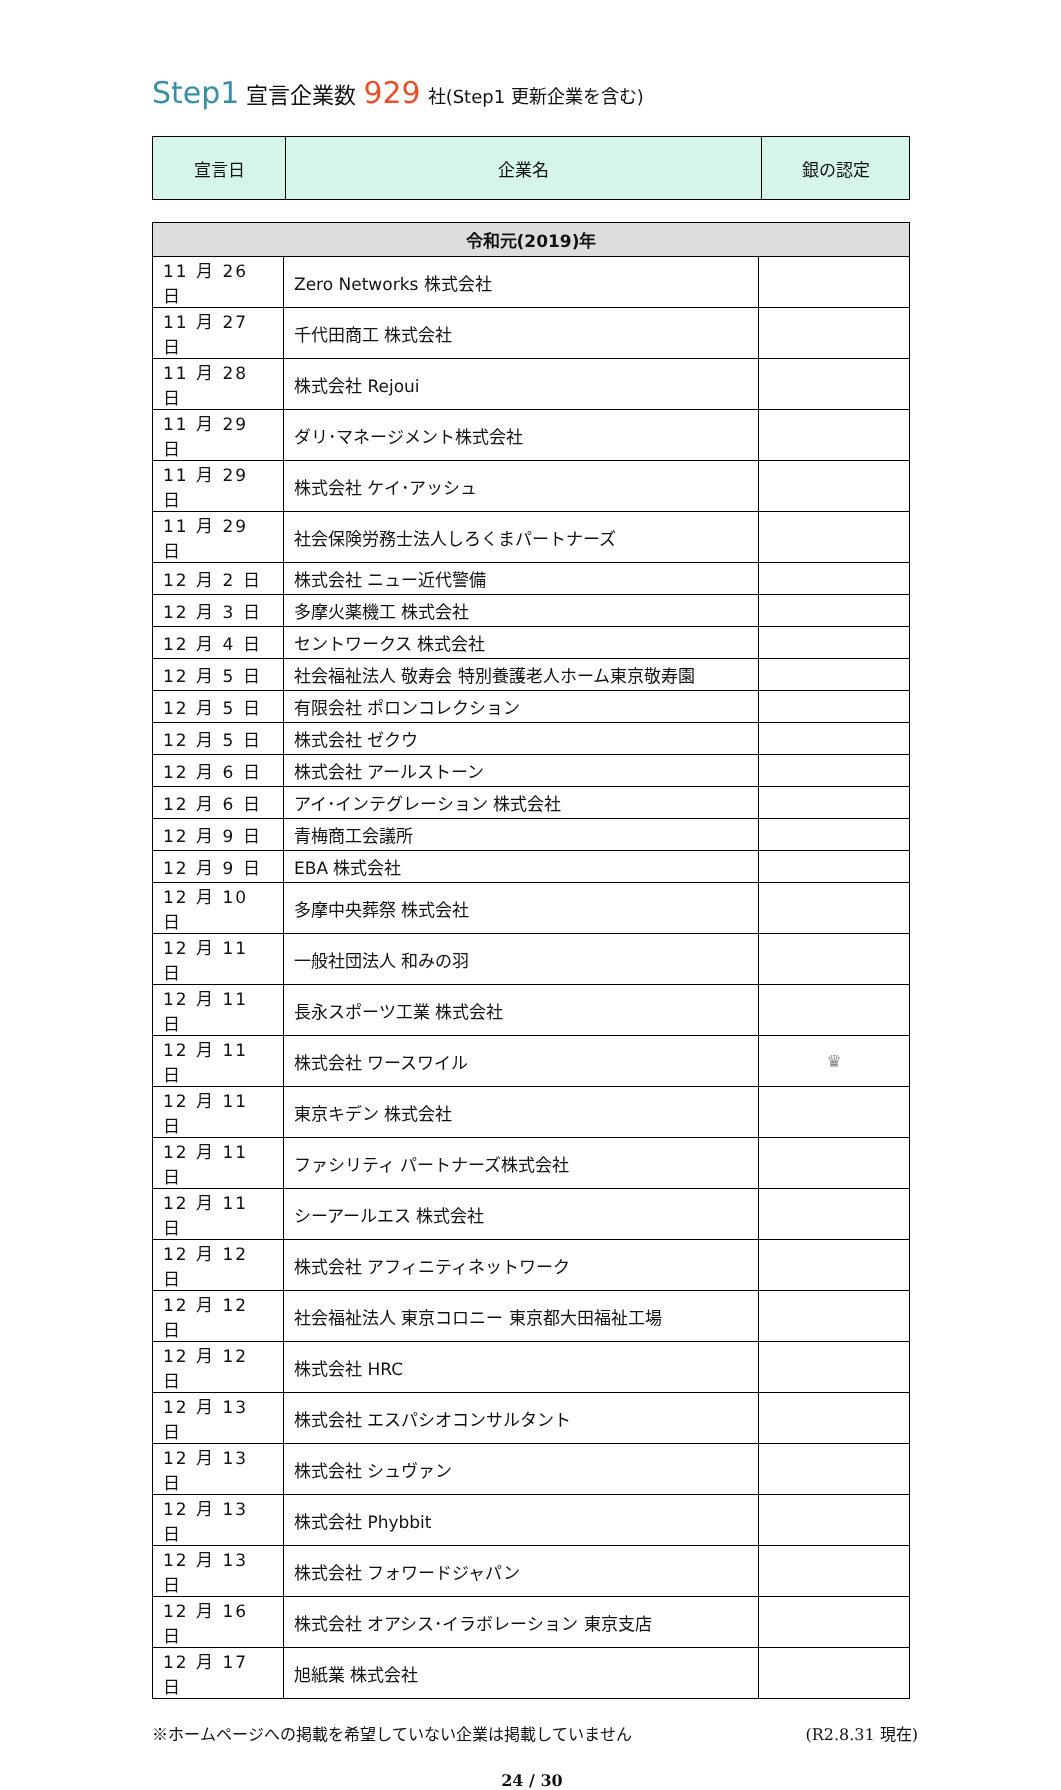Step1 宣言企業数 929 社(Step1 更新企業を含む)
| 宣言日 | 企業名 | 銀の認定 |
| --- | --- | --- |
| 令和元(2019)年 | | |
| --- | --- | --- |
| 11 月 26 日 | Zero Networks 株式会社 | |
| 11 月 27 日 | 千代田商工 株式会社 | |
| 11 月 28 日 | 株式会社 Rejoui | |
| 11 月 29 日 | ダリ･マネージメント株式会社 | |
| 11 月 29 日 | 株式会社 ケイ･アッシュ | |
| 11 月 29 日 | 社会保険労務士法人しろくまパートナーズ | |
| 12 月 2 日 | 株式会社 ニュー近代警備 | |
| 12 月 3 日 | 多摩火薬機工 株式会社 | |
| 12 月 4 日 | セントワークス 株式会社 | |
| 12 月 5 日 | 社会福祉法人 敬寿会 特別養護老人ホーム東京敬寿園 | |
| 12 月 5 日 | 有限会社 ポロンコレクション | |
| 12 月 5 日 | 株式会社 ゼクウ | |
| 12 月 6 日 | 株式会社 アールストーン | |
| 12 月 6 日 | アイ･インテグレーション 株式会社 | |
| 12 月 9 日 | 青梅商工会議所 | |
| 12 月 9 日 | EBA 株式会社 | |
| 12 月 10 日 | 多摩中央葬祭 株式会社 | |
| 12 月 11 日 | 一般社団法人 和みの羽 | |
| 12 月 11 日 | 長永スポーツ工業 株式会社 | |
| 12 月 11 日 | 株式会社 ワースワイル | ♛ |
| 12 月 11 日 | 東京キデン 株式会社 | |
| 12 月 11 日 | ファシリティ パートナーズ株式会社 | |
| 12 月 11 日 | シーアールエス 株式会社 | |
| 12 月 12 日 | 株式会社 アフィニティネットワーク | |
| 12 月 12 日 | 社会福祉法人 東京コロニー 東京都大田福祉工場 | |
| 12 月 12 日 | 株式会社 HRC | |
| 12 月 13 日 | 株式会社 エスパシオコンサルタント | |
| 12 月 13 日 | 株式会社 シュヴァン | |
| 12 月 13 日 | 株式会社 Phybbit | |
| 12 月 13 日 | 株式会社 フォワードジャパン | |
| 12 月 16 日 | 株式会社 オアシス･イラボレーション 東京支店 | |
| 12 月 17 日 | 旭紙業 株式会社 | |
※ホームページへの掲載を希望していない企業は掲載していません (R2.8.31 現在)
24 / 30